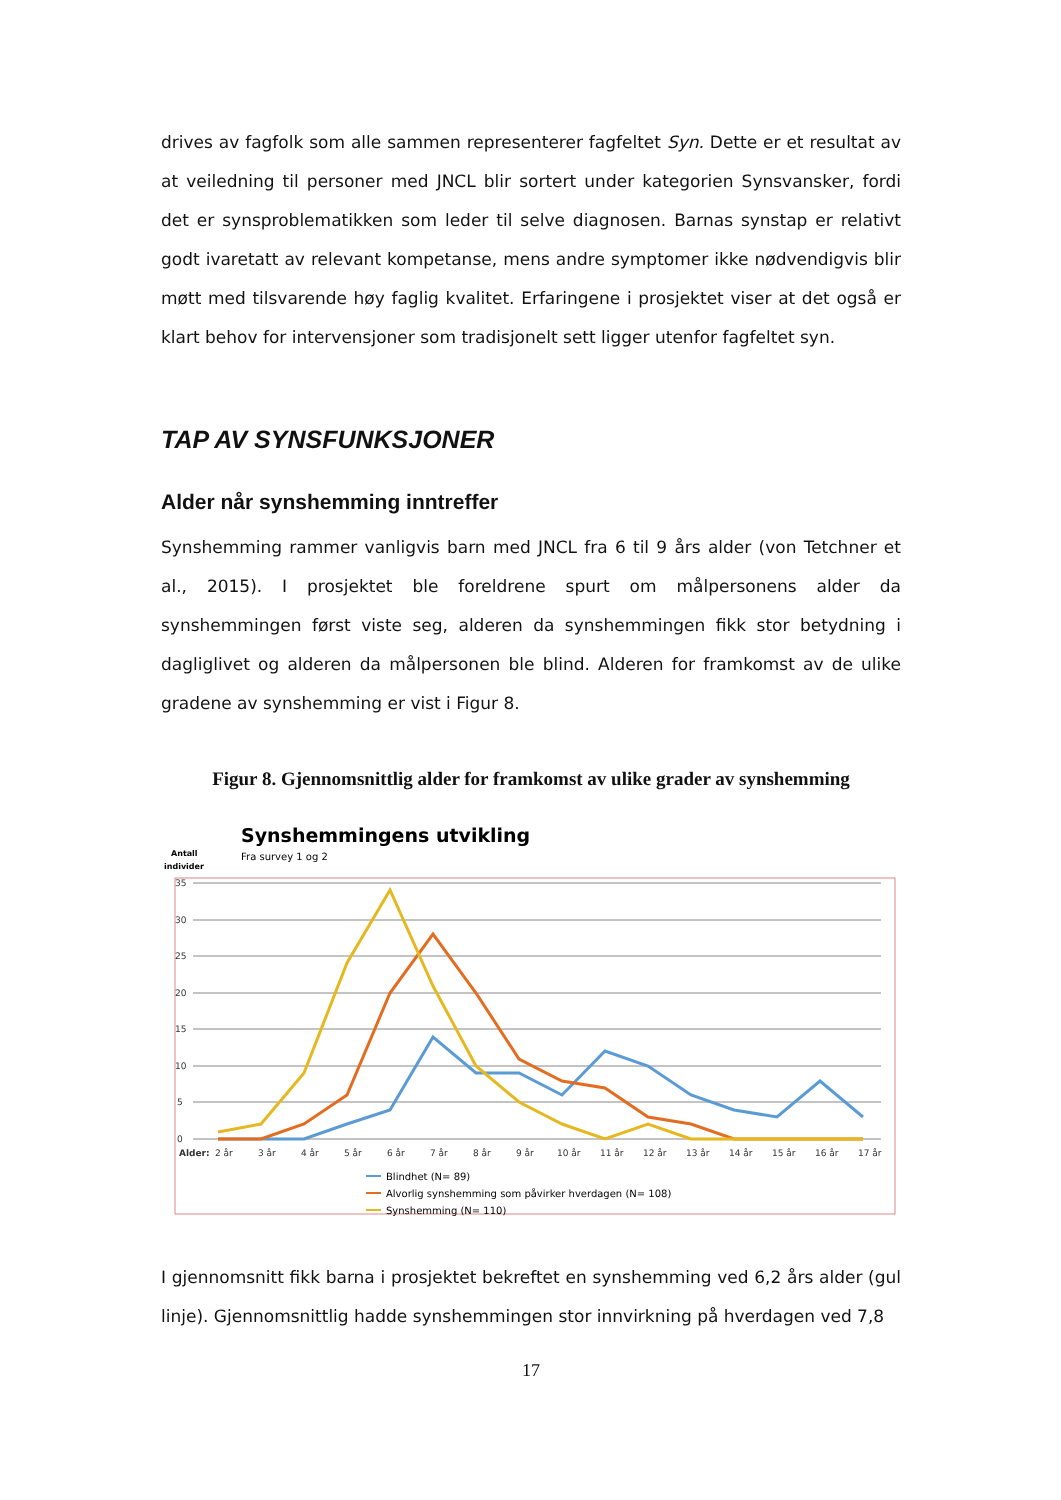drives av fagfolk som alle sammen representerer fagfeltet Syn. Dette er et resultat av at veiledning til personer med JNCL blir sortert under kategorien Synsvansker, fordi det er synsproblematikken som leder til selve diagnosen. Barnas synstap er relativt godt ivaretatt av relevant kompetanse, mens andre symptomer ikke nødvendigvis blir møtt med tilsvarende høy faglig kvalitet. Erfaringene i prosjektet viser at det også er klart behov for intervensjoner som tradisjonelt sett ligger utenfor fagfeltet syn.
TAP AV SYNSFUNKSJONER
Alder når synshemming inntreffer
Synshemming rammer vanligvis barn med JNCL fra 6 til 9 års alder (von Tetchner et al., 2015). I prosjektet ble foreldrene spurt om målpersonens alder da synshemmingen først viste seg, alderen da synshemmingen fikk stor betydning i dagliglivet og alderen da målpersonen ble blind. Alderen for framkomst av de ulike gradene av synshemming er vist i Figur 8.
Figur 8. Gjennomsnittlig alder for framkomst av ulike grader av synshemming
Synshemmingens utvikling
Fra survey 1 og 2
Antall
individer
35
30
25
20
15
10
5
0
Alder:
2 år
3 år
4 år
5 år
6 år
7 år
8 år
9 år
10 år
11 år
12 år
13 år
14 år
15 år
16 år
17 år
Blindhet (N= 89)
Alvorlig synshemming som påvirker hverdagen (N= 108)
Synshemming (N= 110)
I gjennomsnitt fikk barna i prosjektet bekreftet en synshemming ved 6,2 års alder (gul linje). Gjennomsnittlig hadde synshemmingen stor innvirkning på hverdagen ved 7,8
17